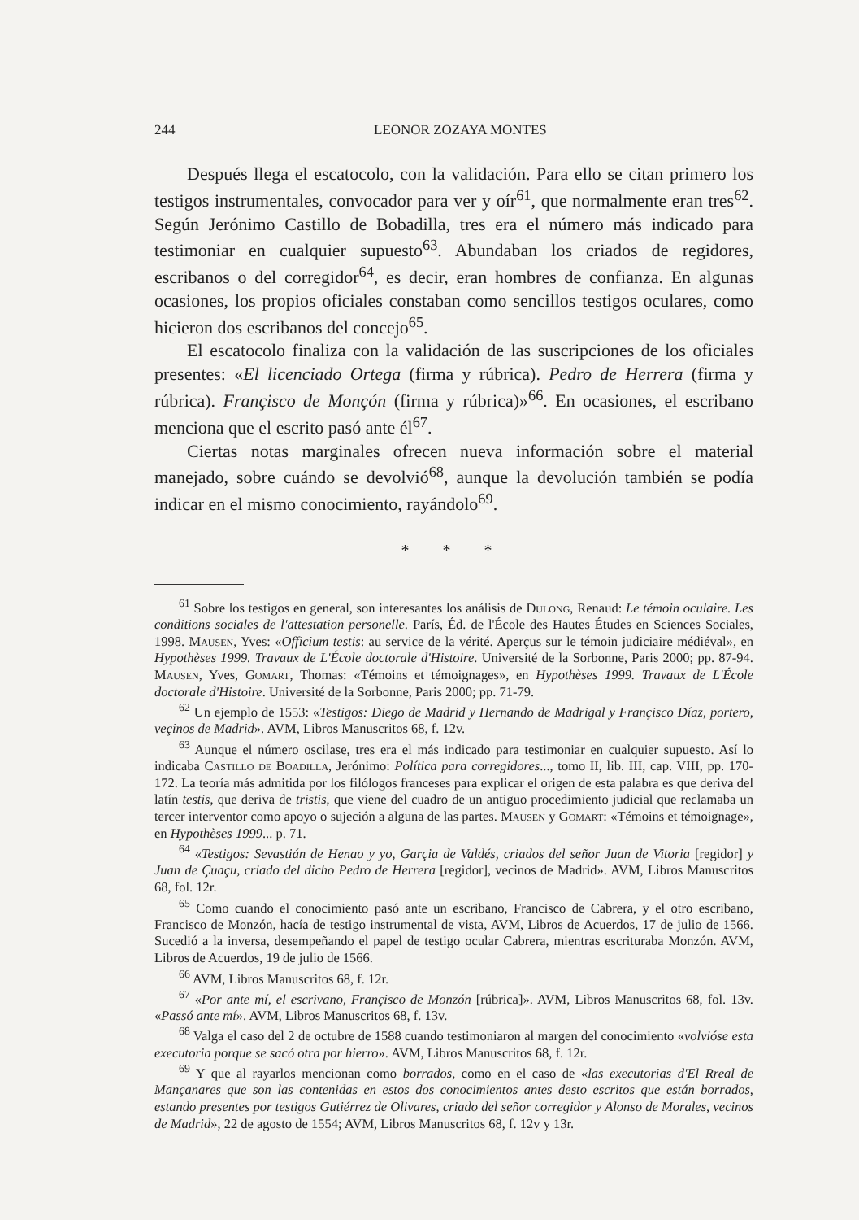244 LEONOR ZOZAYA MONTES
Después llega el escatocolo, con la validación. Para ello se citan primero los testigos instrumentales, convocador para ver y oír<sup>61</sup>, que normalmente eran tres<sup>62</sup>. Según Jerónimo Castillo de Bobadilla, tres era el número más indicado para testimoniar en cualquier supuesto<sup>63</sup>. Abundaban los criados de regidores, escribanos o del corregidor<sup>64</sup>, es decir, eran hombres de confianza. En algunas ocasiones, los propios oficiales constaban como sencillos testigos oculares, como hicieron dos escribanos del concejo<sup>65</sup>.
El escatocolo finaliza con la validación de las suscripciones de los oficiales presentes: «El licenciado Ortega (firma y rúbrica). Pedro de Herrera (firma y rúbrica). Françisco de Monçón (firma y rúbrica)»<sup>66</sup>. En ocasiones, el escribano menciona que el escrito pasó ante él<sup>67</sup>.
Ciertas notas marginales ofrecen nueva información sobre el material manejado, sobre cuándo se devolvió<sup>68</sup>, aunque la devolución también se podía indicar en el mismo conocimiento, rayándolo<sup>69</sup>.
* * *
<sup>61</sup> Sobre los testigos en general, son interesantes los análisis de Dulong, Renaud: Le témoin oculaire. Les conditions sociales de l'attestation personelle. París, Éd. de l'École des Hautes Études en Sciences Sociales, 1998. Mausen, Yves: «Officium testis: au service de la vérité. Aperçus sur le témoin judiciaire médiéval», en Hypothèses 1999. Travaux de L'École doctorale d'Histoire. Université de la Sorbonne, Paris 2000; pp. 87-94. Mausen, Yves, Gomart, Thomas: «Témoins et témoignages», en Hypothèses 1999. Travaux de L'École doctorale d'Histoire. Université de la Sorbonne, Paris 2000; pp. 71-79.
<sup>62</sup> Un ejemplo de 1553: «Testigos: Diego de Madrid y Hernando de Madrigal y Françisco Díaz, portero, veçinos de Madrid». AVM, Libros Manuscritos 68, f. 12v.
<sup>63</sup> Aunque el número oscilase, tres era el más indicado para testimoniar en cualquier supuesto. Así lo indicaba Castillo de Boadilla, Jerónimo: Política para corregidores..., tomo II, lib. III, cap. VIII, pp. 170-172. La teoría más admitida por los filólogos franceses para explicar el origen de esta palabra es que deriva del latín testis, que deriva de tristis, que viene del cuadro de un antiguo procedimiento judicial que reclamaba un tercer interventor como apoyo o sujeción a alguna de las partes. Mausen y Gomart: «Témoins et témoignage», en Hypothèses 1999... p. 71.
<sup>64</sup> «Testigos: Sevastián de Henao y yo, Garçia de Valdés, criados del señor Juan de Vitoria [regidor] y Juan de Çuaçu, criado del dicho Pedro de Herrera [regidor], vecinos de Madrid». AVM, Libros Manuscritos 68, fol. 12r.
<sup>65</sup> Como cuando el conocimiento pasó ante un escribano, Francisco de Cabrera, y el otro escribano, Francisco de Monzón, hacía de testigo instrumental de vista, AVM, Libros de Acuerdos, 17 de julio de 1566. Sucedió a la inversa, desempeñando el papel de testigo ocular Cabrera, mientras escrituraba Monzón. AVM, Libros de Acuerdos, 19 de julio de 1566.
<sup>66</sup> AVM, Libros Manuscritos 68, f. 12r.
<sup>67</sup> «Por ante mí, el escrivano, Françisco de Monzón [rúbrica]». AVM, Libros Manuscritos 68, fol. 13v. «Passó ante mí». AVM, Libros Manuscritos 68, f. 13v.
<sup>68</sup> Valga el caso del 2 de octubre de 1588 cuando testimoniaron al margen del conocimiento «volvióse esta executoria porque se sacó otra por hierro». AVM, Libros Manuscritos 68, f. 12r.
<sup>69</sup> Y que al rayarlos mencionan como borrados, como en el caso de «las executorias d'El Rreal de Mançanares que son las contenidas en estos dos conocimientos antes desto escritos que están borrados, estando presentes por testigos Gutiérrez de Olivares, criado del señor corregidor y Alonso de Morales, vecinos de Madrid», 22 de agosto de 1554; AVM, Libros Manuscritos 68, f. 12v y 13r.